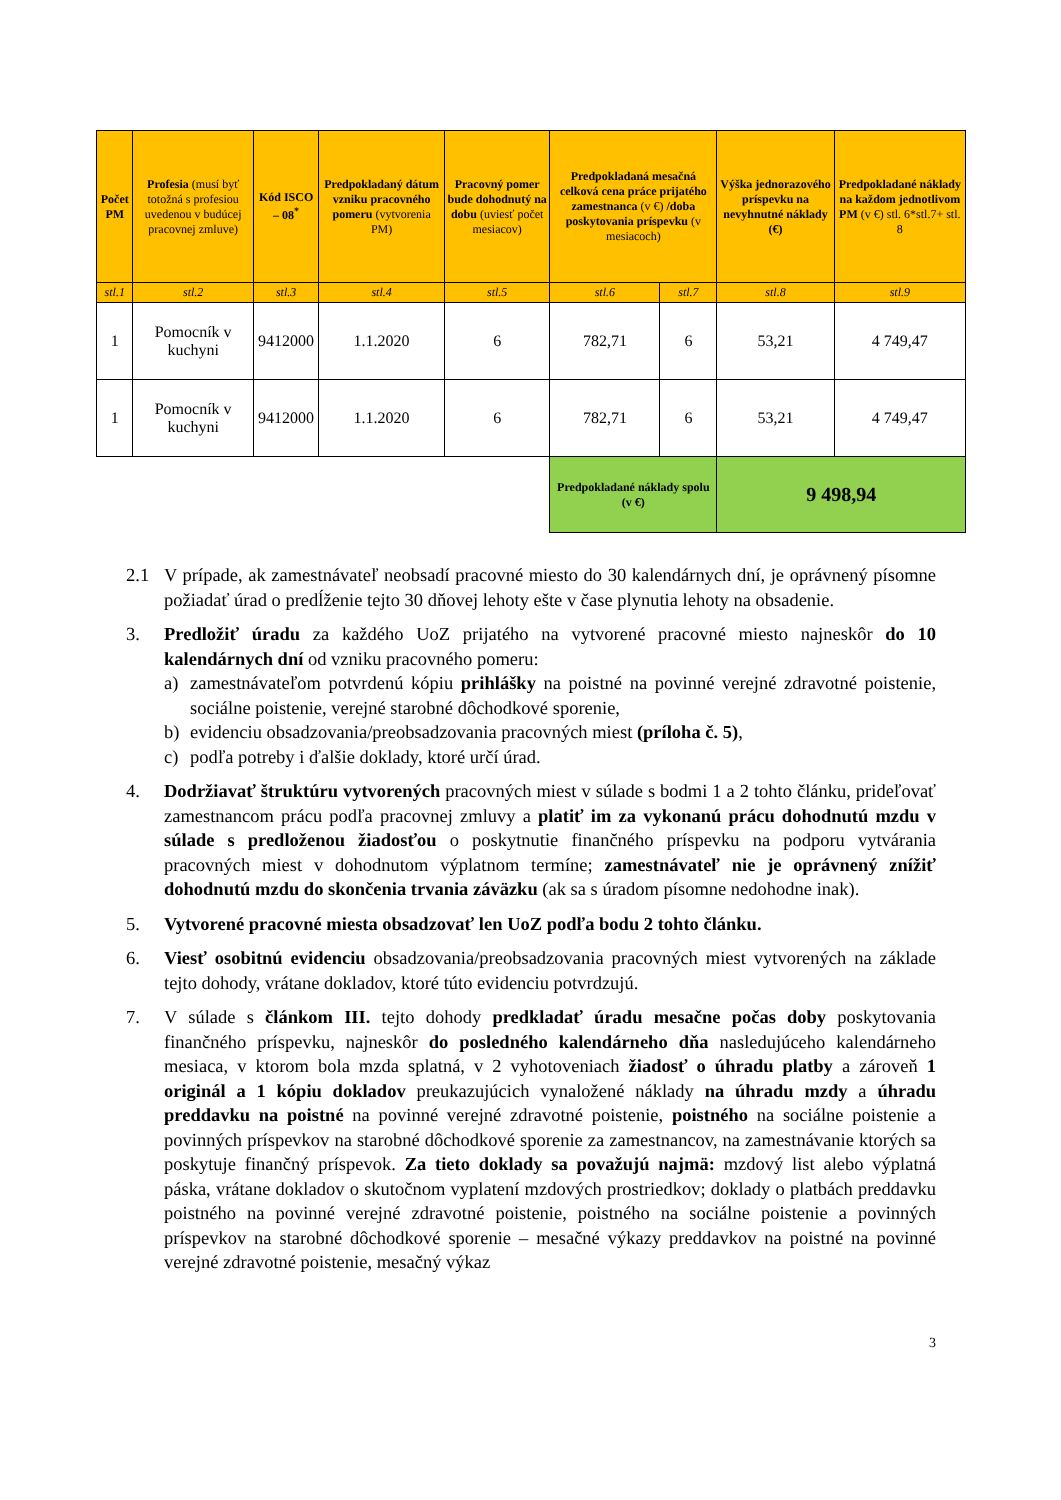| Počet PM | Profesia (musí byť totožná s profesiou uvedenou v budúcej pracovnej zmluve) | Kód ISCO – 08<sup>*</sup> | Predpokladaný dátum vzniku pracovného pomeru (vytvorenia PM) | Pracovný pomer bude dohodnutý na dobu (uviesť počet mesiacov) | Predpokladaná mesačná celková cena práce prijatého zamestnanca (v €) /doba poskytovania príspevku (v mesiacoch) | | Výška jednorazového príspevku na nevyhnutné náklady (€) | Predpokladané náklady na každom jednotlivom PM (v €) stl. 6*stl.7+ stl. 8 |
| --- | --- | --- | --- | --- | --- | --- | --- | --- |
| stl.1 | stl.2 | stl.3 | stl.4 | stl.5 | stl.6 | stl.7 | stl.8 | stl.9 |
| 1 | Pomocník v kuchyni | 9412000 | 1.1.2020 | 6 | 782,71 | 6 | 53,21 | 4 749,47 |
| 1 | Pomocník v kuchyni | 9412000 | 1.1.2020 | 6 | 782,71 | 6 | 53,21 | 4 749,47 |
| | | | | | Predpokladané náklady spolu (v €) | | 9 498,94 | |
2.1 V prípade, ak zamestnávateľ neobsadí pracovné miesto do 30 kalendárnych dní, je oprávnený písomne požiadať úrad o predĺženie tejto 30 dňovej lehoty ešte v čase plynutia lehoty na obsadenie.
3. Predložiť úradu za každého UoZ prijatého na vytvorené pracovné miesto najneskôr do 10 kalendárnych dní od vzniku pracovného pomeru:
a) zamestnávateľom potvrdenú kópiu prihlášky na poistné na povinné verejné zdravotné poistenie, sociálne poistenie, verejné starobné dôchodkové sporenie,
b) evidenciu obsadzovania/preobsadzovania pracovných miest (príloha č. 5),
c) podľa potreby i ďalšie doklady, ktoré určí úrad.
4. Dodržiavať štruktúru vytvorených pracovných miest v súlade s bodmi 1 a 2 tohto článku, prideľovať zamestnancom prácu podľa pracovnej zmluvy a platiť im za vykonanú prácu dohodnutú mzdu v súlade s predloženou žiadosťou o poskytnutie finančného príspevku na podporu vytvárania pracovných miest v dohodnutom výplatnom termíne; zamestnávateľ nie je oprávnený znížiť dohodnutú mzdu do skončenia trvania záväzku (ak sa s úradom písomne nedohodne inak).
5. Vytvorené pracovné miesta obsadzovať len UoZ podľa bodu 2 tohto článku.
6. Viesť osobitnú evidenciu obsadzovania/preobsadzovania pracovných miest vytvorených na základe tejto dohody, vrátane dokladov, ktoré túto evidenciu potvrdzujú.
7. V súlade s článkom III. tejto dohody predkladať úradu mesačne počas doby poskytovania finančného príspevku, najneskôr do posledného kalendárneho dňa nasledujúceho kalendárneho mesiaca, v ktorom bola mzda splatná, v 2 vyhotoveniach žiadosť o úhradu platby a zároveň 1 originál a 1 kópiu dokladov preukazujúcich vynaložené náklady na úhradu mzdy a úhradu preddavku na poistné na povinné verejné zdravotné poistenie, poistného na sociálne poistenie a povinných príspevkov na starobné dôchodkové sporenie za zamestnancov, na zamestnávanie ktorých sa poskytuje finančný príspevok. Za tieto doklady sa považujú najmä: mzdový list alebo výplatná páska, vrátane dokladov o skutočnom vyplatení mzdových prostriedkov; doklady o platbách preddavku poistného na povinné verejné zdravotné poistenie, poistného na sociálne poistenie a povinných príspevkov na starobné dôchodkové sporenie – mesačné výkazy preddavkov na poistné na povinné verejné zdravotné poistenie, mesačný výkaz
3